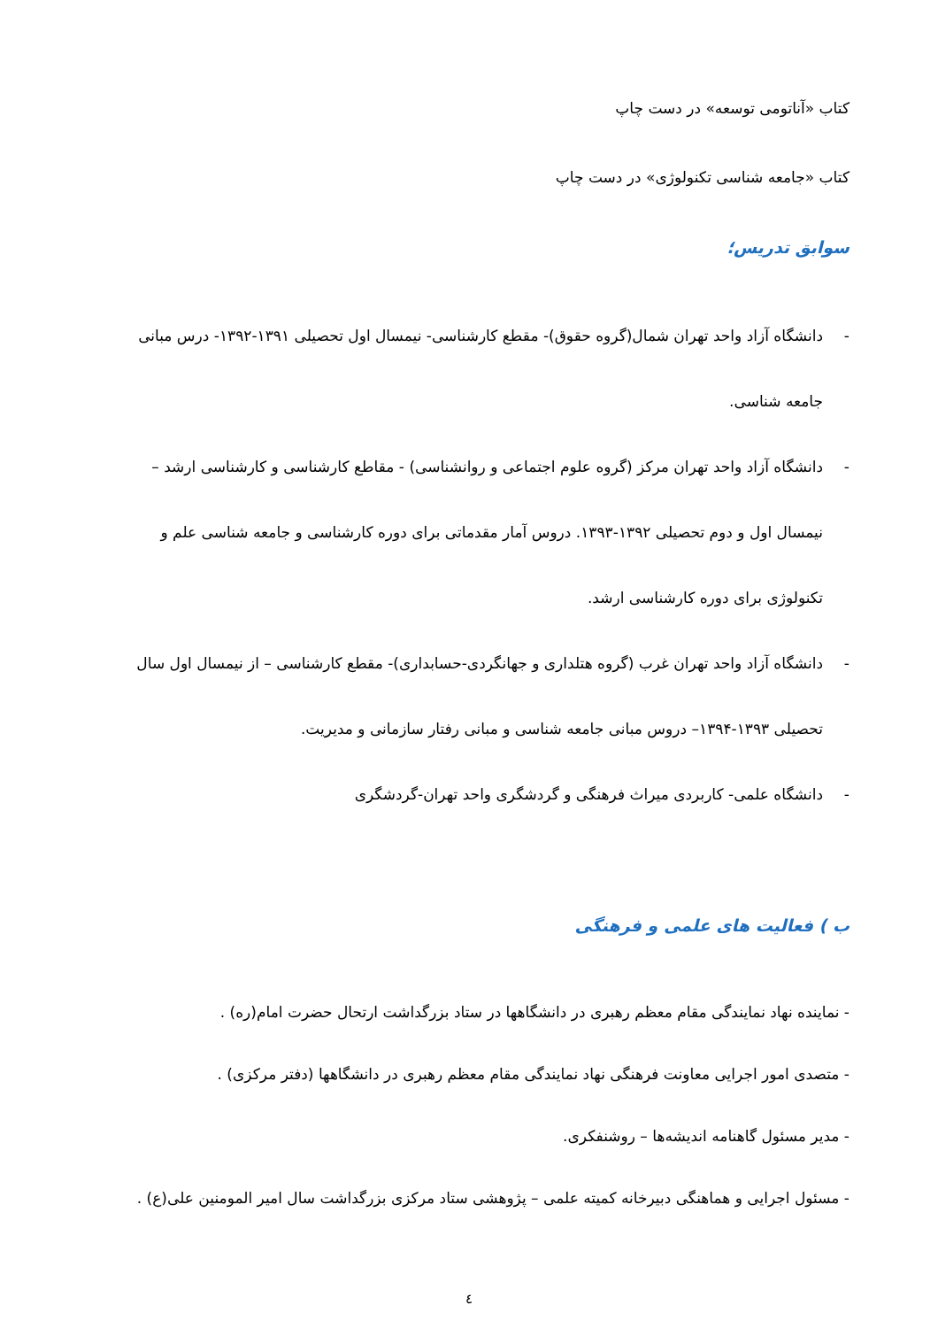کتاب «آناتومی توسعه» در دست چاپ
کتاب «جامعه شناسی تکنولوژی» در دست چاپ
سوابق تدریس؛
- دانشگاه آزاد واحد تهران شمال(گروه حقوق)- مقطع کارشناسی- نیمسال اول تحصیلی ۱۳۹۱-۱۳۹۲- درس مبانی جامعه شناسی.
- دانشگاه آزاد واحد تهران مرکز (گروه علوم اجتماعی و روانشناسی) - مقاطع کارشناسی و کارشناسی ارشد – نیمسال اول و دوم تحصیلی ۱۳۹۲-۱۳۹۳. دروس آمار مقدماتی برای دوره کارشناسی و جامعه شناسی علم و تکنولوژی برای دوره کارشناسی ارشد.
- دانشگاه آزاد واحد تهران غرب (گروه هتلداری و جهانگردی-حسابداری)- مقطع کارشناسی – از نیمسال اول سال تحصیلی ۱۳۹۳-۱۳۹۴– دروس مبانی جامعه شناسی و مبانی رفتار سازمانی و مدیریت.
- دانشگاه علمی- کاربردی میراث فرهنگی و گردشگری واحد تهران-گردشگری
ب ) فعالیت های علمی و فرهنگی
- نماینده نهاد نمایندگی مقام معظم رهبری در دانشگاهها در ستاد بزرگداشت ارتحال حضرت امام(ره) .
- متصدی امور اجرایی معاونت فرهنگی نهاد نمایندگی مقام معظم رهبری در دانشگاهها (دفتر مرکزی) .
- مدیر مسئول گاهنامه اندیشه‌ها – روشنفکری.
- مسئول اجرایی و هماهنگی دبیرخانه کمیته علمی – پژوهشی ستاد مرکزی بزرگداشت سال امیر المومنین علی(ع) .
٤